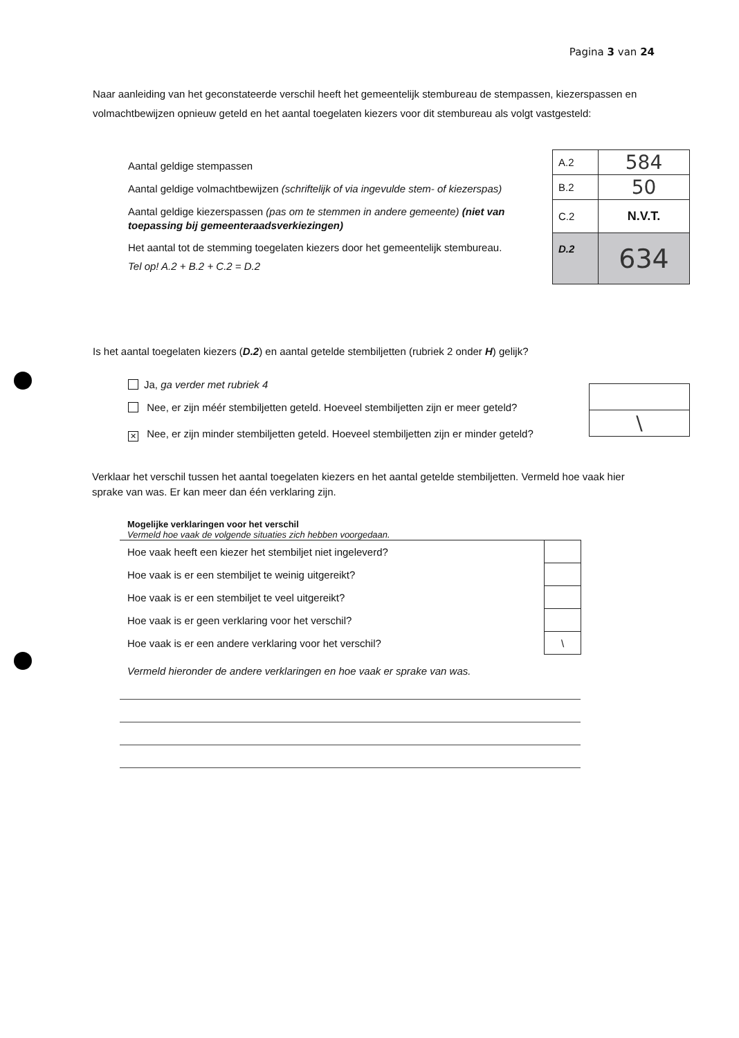Pagina 3 van 24
Naar aanleiding van het geconstateerde verschil heeft het gemeentelijk stembureau de stempassen, kiezerspassen en volmachtbewijzen opnieuw geteld en het aantal toegelaten kiezers voor dit stembureau als volgt vastgesteld:
Aantal geldige stempassen
Aantal geldige volmachtbewijzen (schriftelijk of via ingevulde stem- of kiezerspas)
Aantal geldige kiezerspassen (pas om te stemmen in andere gemeente) (niet van toepassing bij gemeenteraadsverkiezingen)
Het aantal tot de stemming toegelaten kiezers door het gemeentelijk stembureau.
Tel op! A.2 + B.2 + C.2 = D.2
| A.2 | 584 |
| B.2 | 50 |
| C.2 | N.V.T. |
| D.2 | 634 |
Is het aantal toegelaten kiezers (D.2) en aantal getelde stembiljetten (rubriek 2 onder H) gelijk?
Ja, ga verder met rubriek 4
Nee, er zijn méér stembiljetten geteld. Hoeveel stembiljetten zijn er meer geteld?
✕ Nee, er zijn minder stembiljetten geteld. Hoeveel stembiljetten zijn er minder geteld?
| \ |
Verklaar het verschil tussen het aantal toegelaten kiezers en het aantal getelde stembiljetten. Vermeld hoe vaak hier sprake van was. Er kan meer dan één verklaring zijn.
Mogelijke verklaringen voor het verschil
Vermeld hoe vaak de volgende situaties zich hebben voorgedaan.
| Hoe vaak heeft een kiezer het stembiljet niet ingeleverd? | |
| Hoe vaak is er een stembiljet te weinig uitgereikt? | |
| Hoe vaak is er een stembiljet te veel uitgereikt? | |
| Hoe vaak is er geen verklaring voor het verschil? | |
| Hoe vaak is er een andere verklaring voor het verschil? | \ |
Vermeld hieronder de andere verklaringen en hoe vaak er sprake van was.